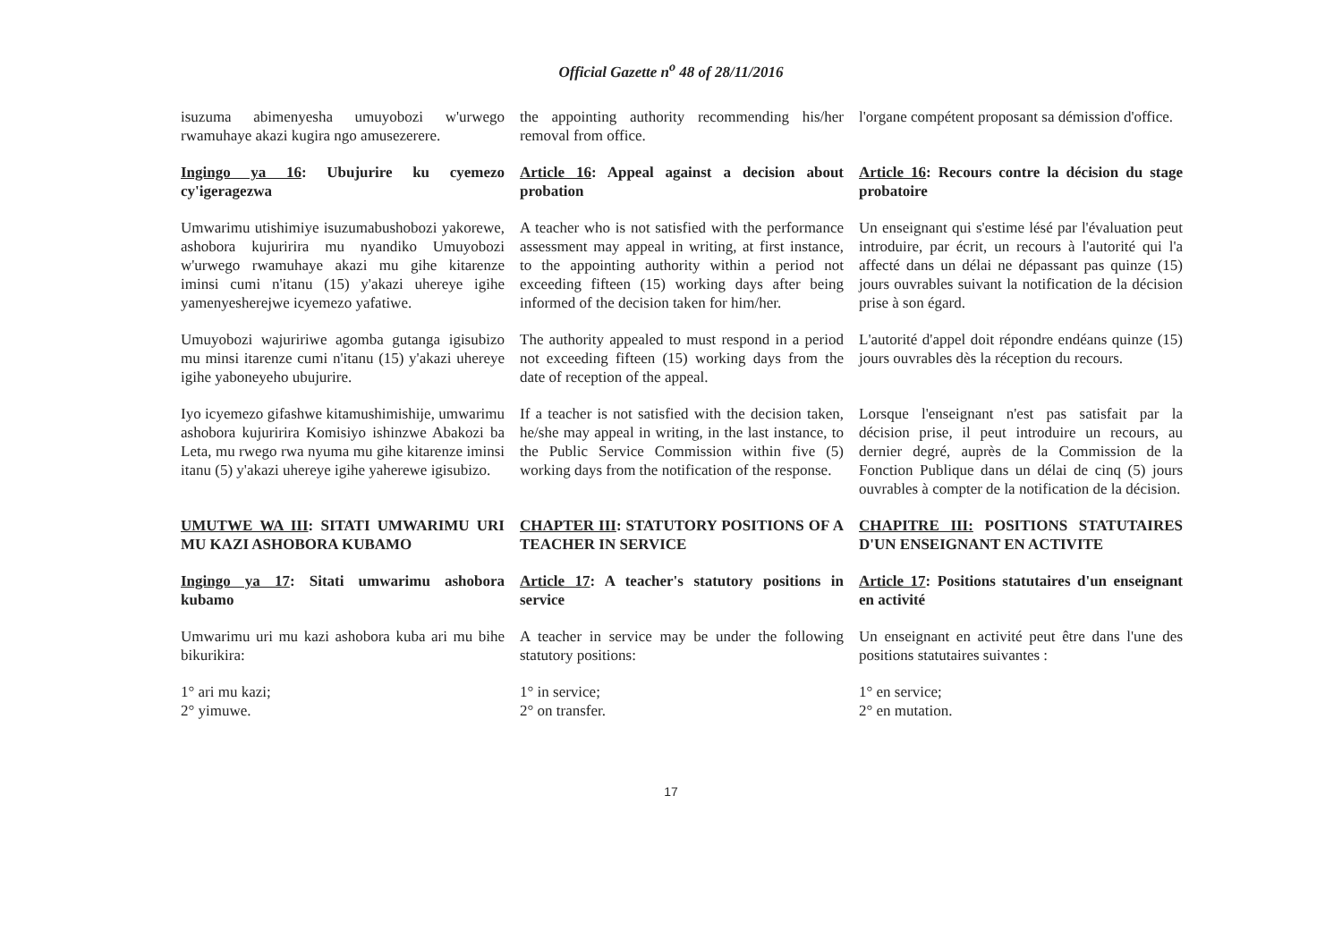Official Gazette n<sup>o</sup> 48 of 28/11/2016
isuzuma abimenyesha umuyobozi w'urwego rwamuhaye akazi kugira ngo amusezerere.
the appointing authority recommending his/her removal from office.
l'organe compétent proposant sa démission d'office.
Ingingo ya 16: Ubujurire ku cyemezo cy'igeragezwa
Article 16: Appeal against a decision about probation
Article 16: Recours contre la décision du stage probatoire
Umwarimu utishimiye isuzumabushobozi yakorewe, ashobora kujuririra mu nyandiko Umuyobozi w'urwego rwamuhaye akazi mu gihe kitarenze iminsi cumi n'itanu (15) y'akazi uhereye igihe yamenyesherejwe icyemezo yafatiwe.
A teacher who is not satisfied with the performance assessment may appeal in writing, at first instance, to the appointing authority within a period not exceeding fifteen (15) working days after being informed of the decision taken for him/her.
Un enseignant qui s'estime lésé par l'évaluation peut introduire, par écrit, un recours à l'autorité qui l'a affecté dans un délai ne dépassant pas quinze (15) jours ouvrables suivant la notification de la décision prise à son égard.
Umuyobozi wajuririwe agomba gutanga igisubizo mu minsi itarenze cumi n'itanu (15) y'akazi uhereye igihe yaboneyeho ubujurire.
The authority appealed to must respond in a period not exceeding fifteen (15) working days from the date of reception of the appeal.
L'autorité d'appel doit répondre endéans quinze (15) jours ouvrables dès la réception du recours.
Iyo icyemezo gifashwe kitamushimishije, umwarimu ashobora kujuririra Komisiyo ishinzwe Abakozi ba Leta, mu rwego rwa nyuma mu gihe kitarenze iminsi itanu (5) y'akazi uhereye igihe yaherewe igisubizo.
If a teacher is not satisfied with the decision taken, he/she may appeal in writing, in the last instance, to the Public Service Commission within five (5) working days from the notification of the response.
Lorsque l'enseignant n'est pas satisfait par la décision prise, il peut introduire un recours, au dernier degré, auprès de la Commission de la Fonction Publique dans un délai de cinq (5) jours ouvrables à compter de la notification de la décision.
UMUTWE WA III: SITATI UMWARIMU URI MU KAZI ASHOBORA KUBAMO
CHAPTER III: STATUTORY POSITIONS OF A TEACHER IN SERVICE
CHAPITRE III: POSITIONS STATUTAIRES D'UN ENSEIGNANT EN ACTIVITE
Ingingo ya 17: Sitati umwarimu ashobora kubamo
Article 17: A teacher's statutory positions in service
Article 17: Positions statutaires d'un enseignant en activité
Umwarimu uri mu kazi ashobora kuba ari mu bihe bikurikira:
A teacher in service may be under the following statutory positions:
Un enseignant en activité peut être dans l'une des positions statutaires suivantes :
1° ari mu kazi;
2° yimuwe.
1° in service;
2° on transfer.
1° en service;
2° en mutation.
17